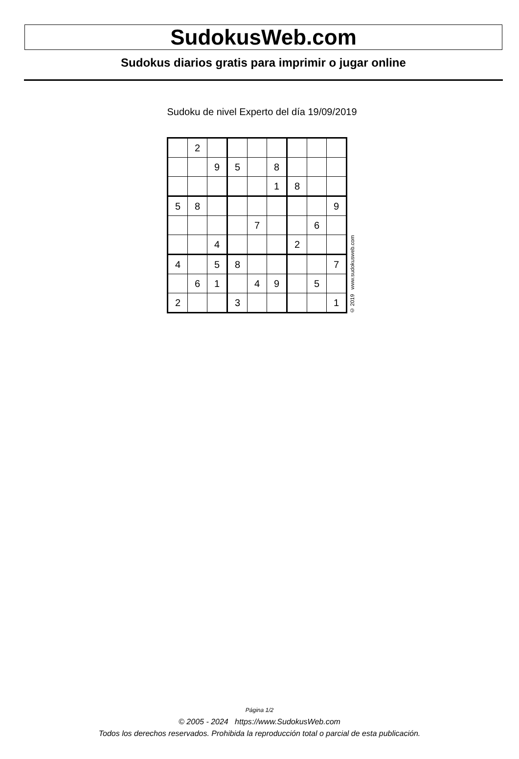SudokusWeb.com
Sudokus diarios gratis para imprimir o jugar online
Sudoku de nivel Experto del día 19/09/2019
| | 2 | | | | | | | |
| | | 9 | 5 | | 8 | | | |
| | | | | | 1 | 8 | | |
| 5 | 8 | | | | | | | 9 |
| | | | | 7 | | | 6 | |
| | | 4 | | | | 2 | | |
| 4 | | 5 | 8 | | | | | 7 |
| | 6 | 1 | | 4 | 9 | | 5 | |
| 2 | | | 3 | | | | | 1 |
© 2019 www.sudokusweb.com
Página 1/2
© 2005 - 2024 https://www.SudokusWeb.com
Todos los derechos reservados. Prohibida la reproducción total o parcial de esta publicación.